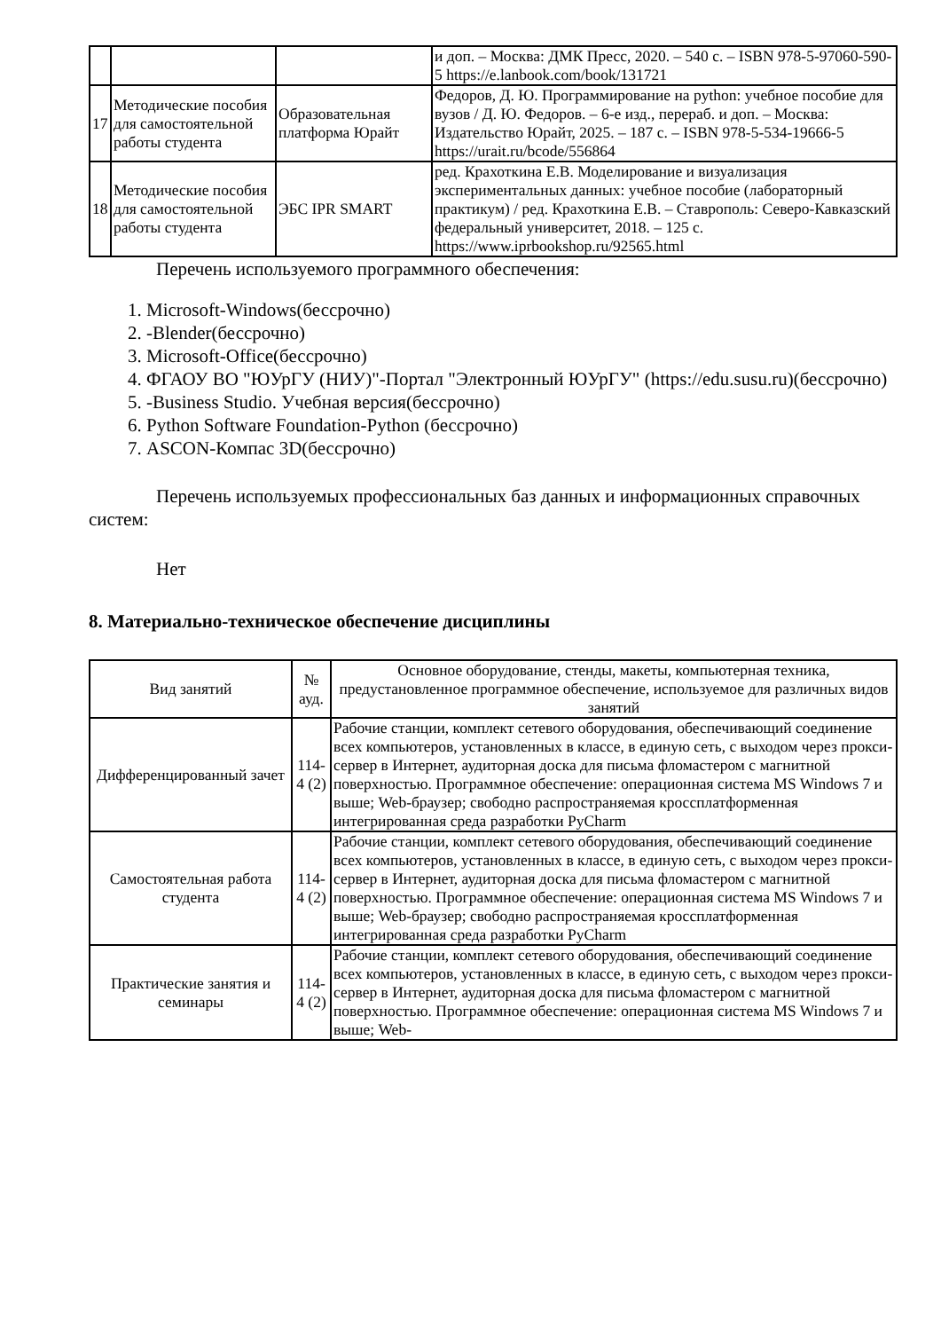| | | | и доп. – Москва: ДМК Пресс, 2020. – 540 с. – ISBN 978-5-97060-590-5 https://e.lanbook.com/book/131721 |
| 17 | Методические пособия для самостоятельной работы студента | Образовательная платформа Юрайт | Федоров, Д. Ю. Программирование на python: учебное пособие для вузов / Д. Ю. Федоров. – 6-е изд., перераб. и доп. – Москва: Издательство Юрайт, 2025. – 187 с. – ISBN 978-5-534-19666-5 https://urait.ru/bcode/556864 |
| 18 | Методические пособия для самостоятельной работы студента | ЭБС IPR SMART | ред. Крахоткина Е.В. Моделирование и визуализация экспериментальных данных: учебное пособие (лабораторный практикум) / ред. Крахоткина Е.В. – Ставрополь: Северо-Кавказский федеральный университет, 2018. – 125 с. https://www.iprbookshop.ru/92565.html |
Перечень используемого программного обеспечения:
1. Microsoft-Windows(бессрочно)
2. -Blender(бессрочно)
3. Microsoft-Office(бессрочно)
4. ФГАОУ ВО "ЮУрГУ (НИУ)"-Портал "Электронный ЮУрГУ" (https://edu.susu.ru)(бессрочно)
5. -Business Studio. Учебная версия(бессрочно)
6. Python Software Foundation-Python (бессрочно)
7. ASCON-Компас 3D(бессрочно)
Перечень используемых профессиональных баз данных и информационных справочных систем:
Нет
8. Материально-техническое обеспечение дисциплины
| Вид занятий | № ауд. | Основное оборудование, стенды, макеты, компьютерная техника, предустановленное программное обеспечение, используемое для различных видов занятий |
| --- | --- | --- |
| Дифференцированный зачет | 114-4 (2) | Рабочие станции, комплект сетевого оборудования, обеспечивающий соединение всех компьютеров, установленных в классе, в единую сеть, с выходом через прокси-сервер в Интернет, аудиторная доска для письма фломастером с магнитной поверхностью. Программное обеспечение: операционная система MS Windows 7 и выше; Web-браузер; свободно распространяемая кроссплатформенная интегрированная среда разработки PyCharm |
| Самостоятельная работа студента | 114-4 (2) | Рабочие станции, комплект сетевого оборудования, обеспечивающий соединение всех компьютеров, установленных в классе, в единую сеть, с выходом через прокси-сервер в Интернет, аудиторная доска для письма фломастером с магнитной поверхностью. Программное обеспечение: операционная система MS Windows 7 и выше; Web-браузер; свободно распространяемая кроссплатформенная интегрированная среда разработки PyCharm |
| Практические занятия и семинары | 114-4 (2) | Рабочие станции, комплект сетевого оборудования, обеспечивающий соединение всех компьютеров, установленных в классе, в единую сеть, с выходом через прокси-сервер в Интернет, аудиторная доска для письма фломастером с магнитной поверхностью. Программное обеспечение: операционная система MS Windows 7 и выше; Web- |